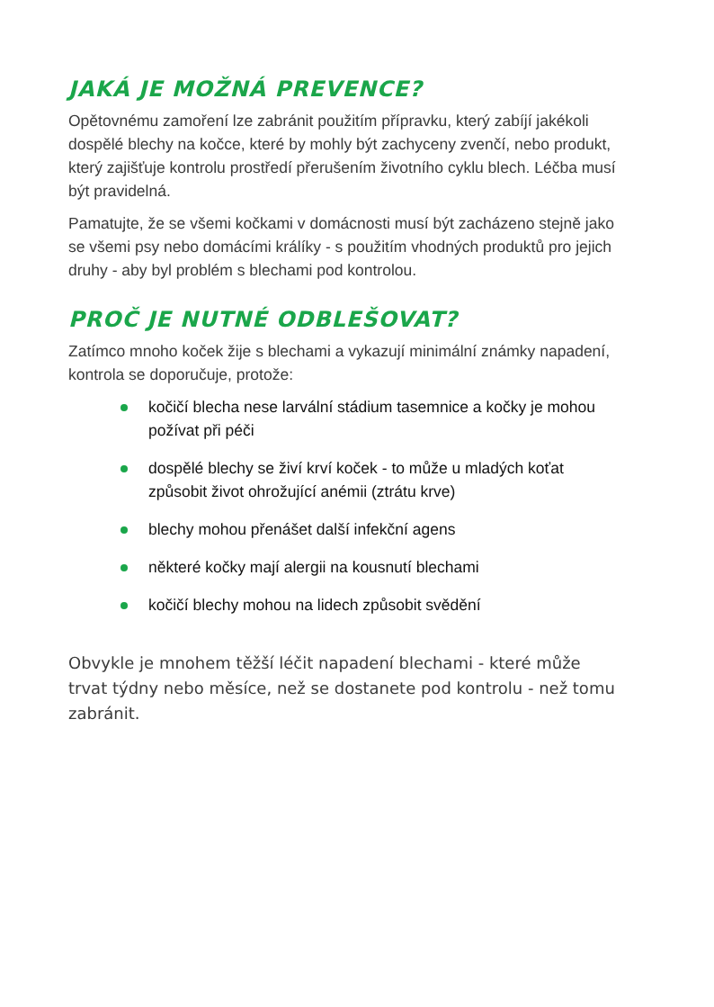JAKÁ JE MOŽNÁ PREVENCE?
Opětovnému zamoření lze zabránit použitím přípravku, který zabíjí jakékoli dospělé blechy na kočce, které by mohly být zachyceny zvenčí, nebo produkt, který zajišťuje kontrolu prostředí přerušením životního cyklu blech. Léčba musí být pravidelná.
Pamatujte, že se všemi kočkami v domácnosti musí být zacházeno stejně jako se všemi psy nebo domácími králíky - s použitím vhodných produktů pro jejich druhy - aby byl problém s blechami pod kontrolou.
PROČ JE NUTNÉ ODBLEŠOVAT?
Zatímco mnoho koček žije s blechami a vykazují minimální známky napadení, kontrola se doporučuje, protože:
kočičí blecha nese larvální stádium tasemnice a kočky je mohou požívat při péči
dospělé blechy se živí krví koček - to může u mladých koťat způsobit život ohrožující anémii (ztrátu krve)
blechy mohou přenášet další infekční agens
některé kočky mají alergii na kousnutí blechami
kočičí blechy mohou na lidech způsobit svědění
Obvykle je mnohem těžší léčit napadení blechami - které může trvat týdny nebo měsíce, než se dostanete pod kontrolu - než tomu zabránit.